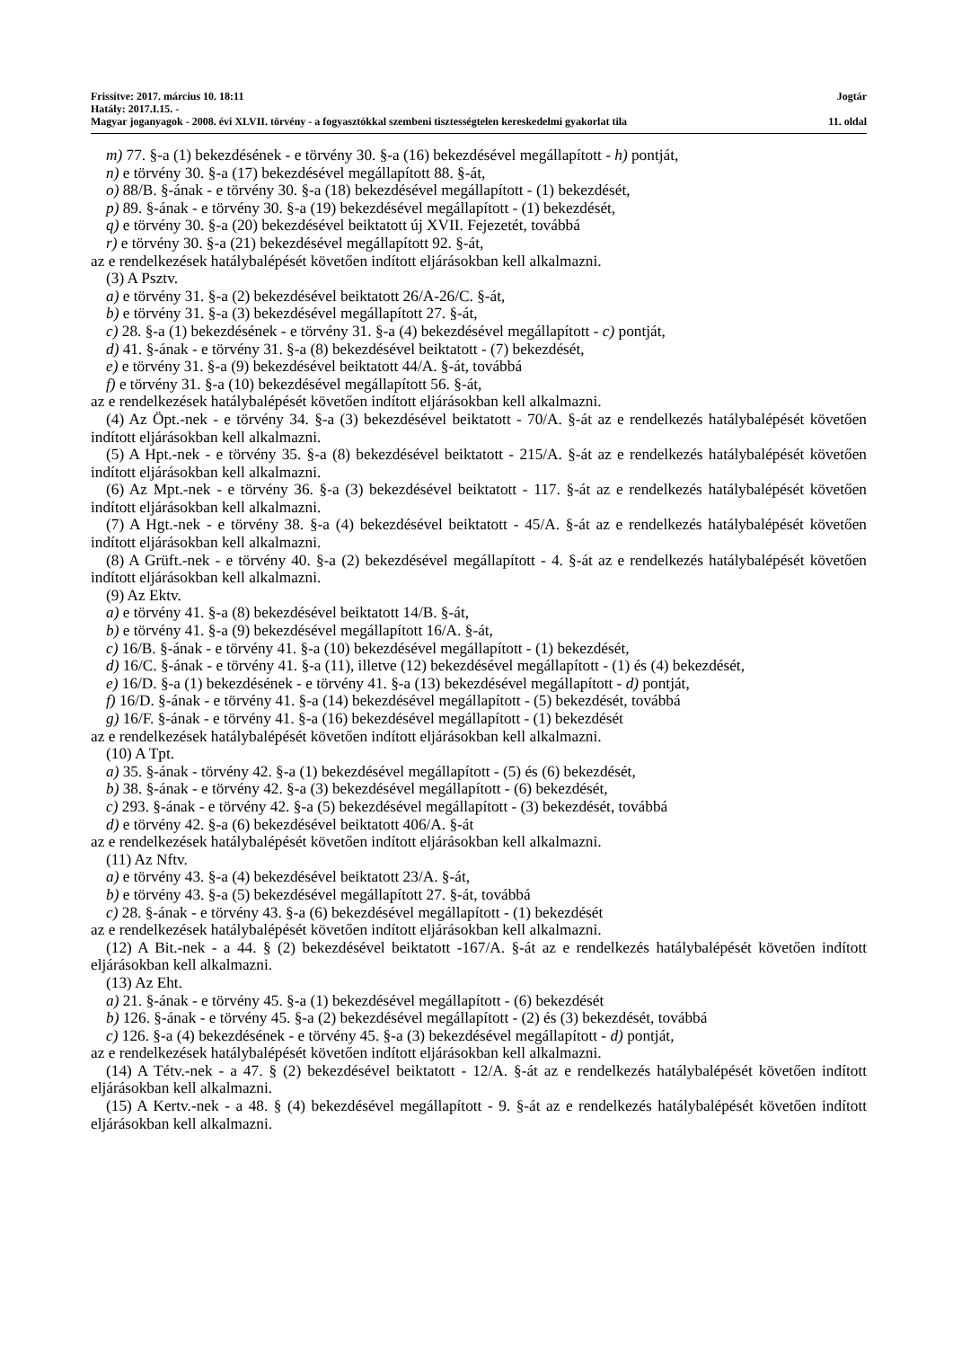Frissítve: 2017. március 10. 18:11 Jogtár
Hatály: 2017.I.15. -
Magyar joganyagok - 2008. évi XLVII. törvény - a fogyasztókkal szembeni tisztességtelen kereskedelmi gyakorlat tila 11. oldal
m) 77. §-a (1) bekezdésének - e törvény 30. §-a (16) bekezdésével megállapított - h) pontját,
n) e törvény 30. §-a (17) bekezdésével megállapított 88. §-át,
o) 88/B. §-ának - e törvény 30. §-a (18) bekezdésével megállapított - (1) bekezdését,
p) 89. §-ának - e törvény 30. §-a (19) bekezdésével megállapított - (1) bekezdését,
q) e törvény 30. §-a (20) bekezdésével beiktatott új XVII. Fejezetét, továbbá
r) e törvény 30. §-a (21) bekezdésével megállapított 92. §-át,
az e rendelkezések hatálybalépését követően indított eljárásokban kell alkalmazni.
(3) A Psztv.
a) e törvény 31. §-a (2) bekezdésével beiktatott 26/A-26/C. §-át,
b) e törvény 31. §-a (3) bekezdésével megállapított 27. §-át,
c) 28. §-a (1) bekezdésének - e törvény 31. §-a (4) bekezdésével megállapított - c) pontját,
d) 41. §-ának - e törvény 31. §-a (8) bekezdésével beiktatott - (7) bekezdését,
e) e törvény 31. §-a (9) bekezdésével beiktatott 44/A. §-át, továbbá
f) e törvény 31. §-a (10) bekezdésével megállapított 56. §-át,
az e rendelkezések hatálybalépését követően indított eljárásokban kell alkalmazni.
(4) Az Öpt.-nek - e törvény 34. §-a (3) bekezdésével beiktatott - 70/A. §-át az e rendelkezés hatálybalépését követően indított eljárásokban kell alkalmazni.
(5) A Hpt.-nek - e törvény 35. §-a (8) bekezdésével beiktatott - 215/A. §-át az e rendelkezés hatálybalépését követően indított eljárásokban kell alkalmazni.
(6) Az Mpt.-nek - e törvény 36. §-a (3) bekezdésével beiktatott - 117. §-át az e rendelkezés hatálybalépését követően indított eljárásokban kell alkalmazni.
(7) A Hgt.-nek - e törvény 38. §-a (4) bekezdésével beiktatott - 45/A. §-át az e rendelkezés hatálybalépését követően indított eljárásokban kell alkalmazni.
(8) A Grüft.-nek - e törvény 40. §-a (2) bekezdésével megállapított - 4. §-át az e rendelkezés hatálybalépését követően indított eljárásokban kell alkalmazni.
(9) Az Ektv.
a) e törvény 41. §-a (8) bekezdésével beiktatott 14/B. §-át,
b) e törvény 41. §-a (9) bekezdésével megállapított 16/A. §-át,
c) 16/B. §-ának - e törvény 41. §-a (10) bekezdésével megállapított - (1) bekezdését,
d) 16/C. §-ának - e törvény 41. §-a (11), illetve (12) bekezdésével megállapított - (1) és (4) bekezdését,
e) 16/D. §-a (1) bekezdésének - e törvény 41. §-a (13) bekezdésével megállapított - d) pontját,
f) 16/D. §-ának - e törvény 41. §-a (14) bekezdésével megállapított - (5) bekezdését, továbbá
g) 16/F. §-ának - e törvény 41. §-a (16) bekezdésével megállapított - (1) bekezdését
az e rendelkezések hatálybalépését követően indított eljárásokban kell alkalmazni.
(10) A Tpt.
a) 35. §-ának - törvény 42. §-a (1) bekezdésével megállapított - (5) és (6) bekezdését,
b) 38. §-ának - e törvény 42. §-a (3) bekezdésével megállapított - (6) bekezdését,
c) 293. §-ának - e törvény 42. §-a (5) bekezdésével megállapított - (3) bekezdését, továbbá
d) e törvény 42. §-a (6) bekezdésével beiktatott 406/A. §-át
az e rendelkezések hatálybalépését követően indított eljárásokban kell alkalmazni.
(11) Az Nftv.
a) e törvény 43. §-a (4) bekezdésével beiktatott 23/A. §-át,
b) e törvény 43. §-a (5) bekezdésével megállapított 27. §-át, továbbá
c) 28. §-ának - e törvény 43. §-a (6) bekezdésével megállapított - (1) bekezdését
az e rendelkezések hatálybalépését követően indított eljárásokban kell alkalmazni.
(12) A Bit.-nek - a 44. § (2) bekezdésével beiktatott -167/A. §-át az e rendelkezés hatálybalépését követően indított eljárásokban kell alkalmazni.
(13) Az Eht.
a) 21. §-ának - e törvény 45. §-a (1) bekezdésével megállapított - (6) bekezdését
b) 126. §-ának - e törvény 45. §-a (2) bekezdésével megállapított - (2) és (3) bekezdését, továbbá
c) 126. §-a (4) bekezdésének - e törvény 45. §-a (3) bekezdésével megállapított - d) pontját,
az e rendelkezések hatálybalépését követően indított eljárásokban kell alkalmazni.
(14) A Tétv.-nek - a 47. § (2) bekezdésével beiktatott - 12/A. §-át az e rendelkezés hatálybalépését követően indított eljárásokban kell alkalmazni.
(15) A Kertv.-nek - a 48. § (4) bekezdésével megállapított - 9. §-át az e rendelkezés hatálybalépését követően indított eljárásokban kell alkalmazni.